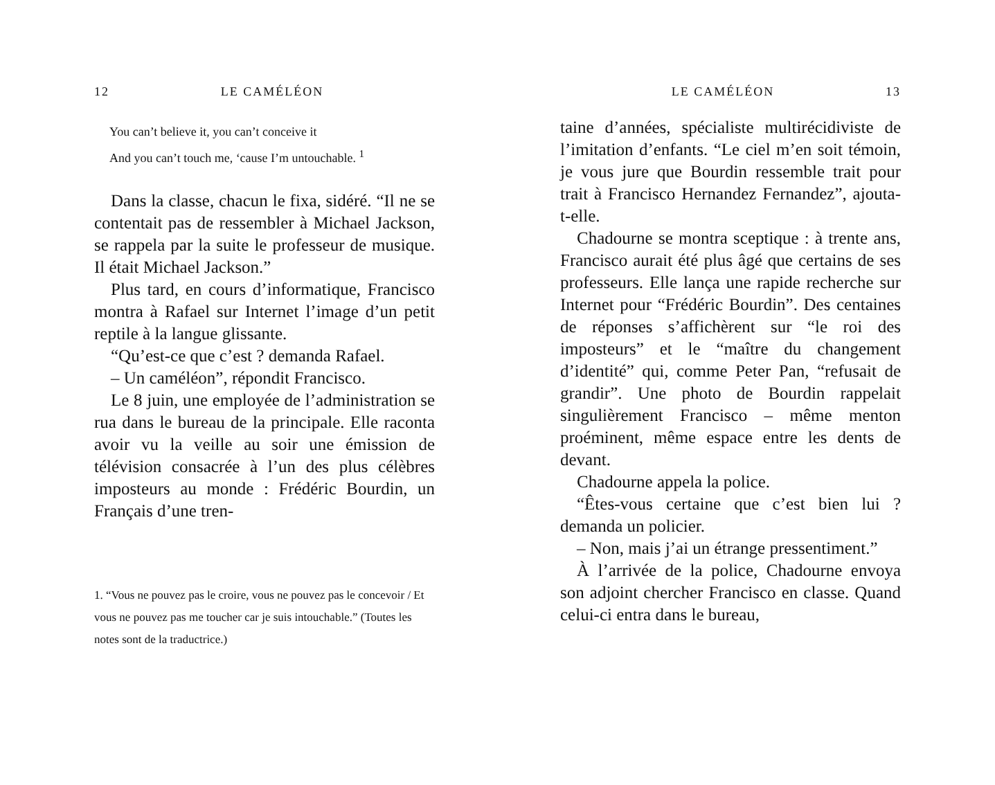12 LE CAMÉLÉON
You can’t believe it, you can’t conceive it
And you can’t touch me, ‘cause I’m untouchable. <sup>1</sup>
Dans la classe, chacun le fixa, sidéré. “Il ne se contentait pas de ressembler à Michael Jackson, se rappela par la suite le professeur de musique. Il était Michael Jackson.”
Plus tard, en cours d’informatique, Francisco montra à Rafael sur Internet l’image d’un petit reptile à la langue glissante.
“Qu’est-ce que c’est ? demanda Rafael.
– Un caméléon”, répondit Francisco.
Le 8 juin, une employée de l’administration se rua dans le bureau de la principale. Elle raconta avoir vu la veille au soir une émission de télévision consacrée à l’un des plus célèbres imposteurs au monde : Frédéric Bourdin, un Français d’une tren-
1. “Vous ne pouvez pas le croire, vous ne pouvez pas le concevoir / Et vous ne pouvez pas me toucher car je suis intouchable.” (Toutes les notes sont de la traductrice.)
LE CAMÉLÉON 13
taine d’années, spécialiste multirécidiviste de l’imitation d’enfants. “Le ciel m’en soit témoin, je vous jure que Bourdin ressemble trait pour trait à Francisco Hernandez Fernandez”, ajouta-t-elle.
Chadourne se montra sceptique : à trente ans, Francisco aurait été plus âgé que certains de ses professeurs. Elle lança une rapide recherche sur Internet pour “Frédéric Bourdin”. Des centaines de réponses s’affichèrent sur “le roi des imposteurs” et le “maître du changement d’identité” qui, comme Peter Pan, “refusait de grandir”. Une photo de Bourdin rappelait singulièrement Francisco – même menton proéminent, même espace entre les dents de devant.
Chadourne appela la police.
“Êtes-vous certaine que c’est bien lui ? demanda un policier.
– Non, mais j’ai un étrange pressentiment.”
À l’arrivée de la police, Chadourne envoya son adjoint chercher Francisco en classe. Quand celui-ci entra dans le bureau,